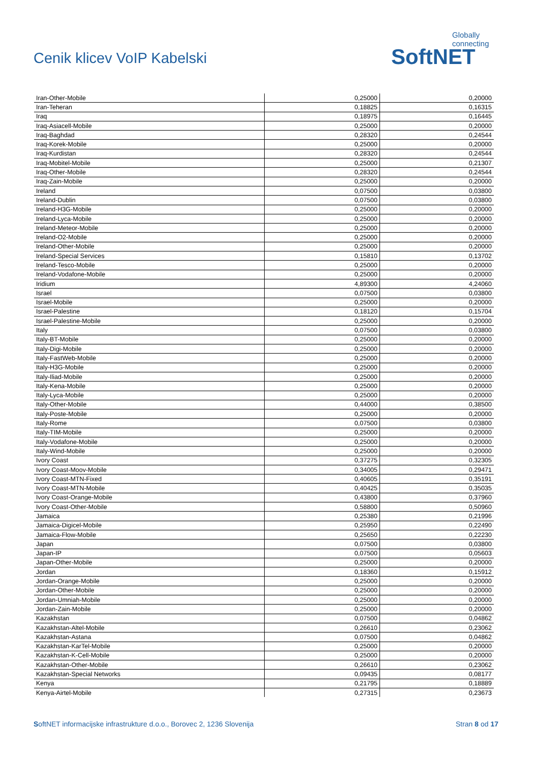Cenik klicev VoIP Kabelski
Globally connecting
SoftNET
| Iran-Other-Mobile | 0,25000 | 0,20000 |
| Iran-Teheran | 0,18825 | 0,16315 |
| Iraq | 0,18975 | 0,16445 |
| Iraq-Asiacell-Mobile | 0,25000 | 0,20000 |
| Iraq-Baghdad | 0,28320 | 0,24544 |
| Iraq-Korek-Mobile | 0,25000 | 0,20000 |
| Iraq-Kurdistan | 0,28320 | 0,24544 |
| Iraq-Mobitel-Mobile | 0,25000 | 0,21307 |
| Iraq-Other-Mobile | 0,28320 | 0,24544 |
| Iraq-Zain-Mobile | 0,25000 | 0,20000 |
| Ireland | 0,07500 | 0,03800 |
| Ireland-Dublin | 0,07500 | 0,03800 |
| Ireland-H3G-Mobile | 0,25000 | 0,20000 |
| Ireland-Lyca-Mobile | 0,25000 | 0,20000 |
| Ireland-Meteor-Mobile | 0,25000 | 0,20000 |
| Ireland-O2-Mobile | 0,25000 | 0,20000 |
| Ireland-Other-Mobile | 0,25000 | 0,20000 |
| Ireland-Special Services | 0,15810 | 0,13702 |
| Ireland-Tesco-Mobile | 0,25000 | 0,20000 |
| Ireland-Vodafone-Mobile | 0,25000 | 0,20000 |
| Iridium | 4,89300 | 4,24060 |
| Israel | 0,07500 | 0,03800 |
| Israel-Mobile | 0,25000 | 0,20000 |
| Israel-Palestine | 0,18120 | 0,15704 |
| Israel-Palestine-Mobile | 0,25000 | 0,20000 |
| Italy | 0,07500 | 0,03800 |
| Italy-BT-Mobile | 0,25000 | 0,20000 |
| Italy-Digi-Mobile | 0,25000 | 0,20000 |
| Italy-FastWeb-Mobile | 0,25000 | 0,20000 |
| Italy-H3G-Mobile | 0,25000 | 0,20000 |
| Italy-Iliad-Mobile | 0,25000 | 0,20000 |
| Italy-Kena-Mobile | 0,25000 | 0,20000 |
| Italy-Lyca-Mobile | 0,25000 | 0,20000 |
| Italy-Other-Mobile | 0,44000 | 0,38500 |
| Italy-Poste-Mobile | 0,25000 | 0,20000 |
| Italy-Rome | 0,07500 | 0,03800 |
| Italy-TIM-Mobile | 0,25000 | 0,20000 |
| Italy-Vodafone-Mobile | 0,25000 | 0,20000 |
| Italy-Wind-Mobile | 0,25000 | 0,20000 |
| Ivory Coast | 0,37275 | 0,32305 |
| Ivory Coast-Moov-Mobile | 0,34005 | 0,29471 |
| Ivory Coast-MTN-Fixed | 0,40605 | 0,35191 |
| Ivory Coast-MTN-Mobile | 0,40425 | 0,35035 |
| Ivory Coast-Orange-Mobile | 0,43800 | 0,37960 |
| Ivory Coast-Other-Mobile | 0,58800 | 0,50960 |
| Jamaica | 0,25380 | 0,21996 |
| Jamaica-Digicel-Mobile | 0,25950 | 0,22490 |
| Jamaica-Flow-Mobile | 0,25650 | 0,22230 |
| Japan | 0,07500 | 0,03800 |
| Japan-IP | 0,07500 | 0,05603 |
| Japan-Other-Mobile | 0,25000 | 0,20000 |
| Jordan | 0,18360 | 0,15912 |
| Jordan-Orange-Mobile | 0,25000 | 0,20000 |
| Jordan-Other-Mobile | 0,25000 | 0,20000 |
| Jordan-Umniah-Mobile | 0,25000 | 0,20000 |
| Jordan-Zain-Mobile | 0,25000 | 0,20000 |
| Kazakhstan | 0,07500 | 0,04862 |
| Kazakhstan-Altel-Mobile | 0,26610 | 0,23062 |
| Kazakhstan-Astana | 0,07500 | 0,04862 |
| Kazakhstan-KarTel-Mobile | 0,25000 | 0,20000 |
| Kazakhstan-K-Cell-Mobile | 0,25000 | 0,20000 |
| Kazakhstan-Other-Mobile | 0,26610 | 0,23062 |
| Kazakhstan-Special Networks | 0,09435 | 0,08177 |
| Kenya | 0,21795 | 0,18889 |
| Kenya-Airtel-Mobile | 0,27315 | 0,23673 |
SoftNET informacijske infrastrukture d.o.o., Borovec 2, 1236 Slovenija Stran 8 od 17